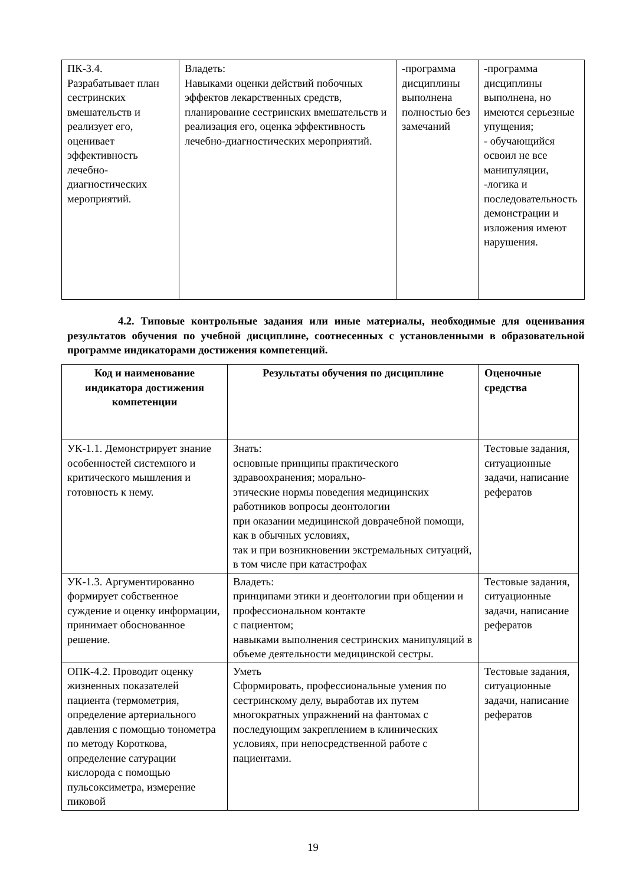| ПК-3.4. Разрабатывает план сестринских вмешательств и реализует его, оценивает эффективность лечебно-диагностических мероприятий. | Владеть: Навыками оценки действий побочных эффектов лекарственных средств, планирование сестринских вмешательств и реализация его, оценка эффективность лечебно-диагностических мероприятий. | -программа дисциплины выполнена полностью без замечаний | -программа дисциплины выполнена, но имеются серьезные упущения; - обучающийся освоил не все манипуляции, -логика и последовательность демонстрации и изложения имеют нарушения. |
4.2. Типовые контрольные задания или иные материалы, необходимые для оценивания результатов обучения по учебной дисциплине, соотнесенных с установленными в образовательной программе индикаторами достижения компетенций.
| Код и наименование индикатора достижения компетенции | Результаты обучения по дисциплине | Оценочные средства |
| --- | --- | --- |
| УК-1.1. Демонстрирует знание особенностей системного и критического мышления и готовность к нему. | Знать: основные принципы практического здравоохранения; морально- этические нормы поведения медицинских работников вопросы деонтологии при оказании медицинской доврачебной помощи, как в обычных условиях, так и при возникновении экстремальных ситуаций, в том числе при катастрофах | Тестовые задания, ситуационные задачи, написание рефератов |
| УК-1.3. Аргументированно формирует собственное суждение и оценку информации, принимает обоснованное решение. | Владеть: принципами этики и деонтологии при общении и профессиональном контакте с пациентом; навыками выполнения сестринских манипуляций в объеме деятельности медицинской сестры. | Тестовые задания, ситуационные задачи, написание рефератов |
| ОПК-4.2. Проводит оценку жизненных показателей пациента (термометрия, определение артериального давления с помощью тонометра по методу Короткова, определение сатурации кислорода с помощью пульсоксиметра, измерение пиковой | Уметь Сформировать, профессиональные умения по сестринскому делу, выработав их путем многократных упражнений на фантомах с последующим закреплением в клинических условиях, при непосредственной работе с пациентами. | Тестовые задания, ситуационные задачи, написание рефератов |
19